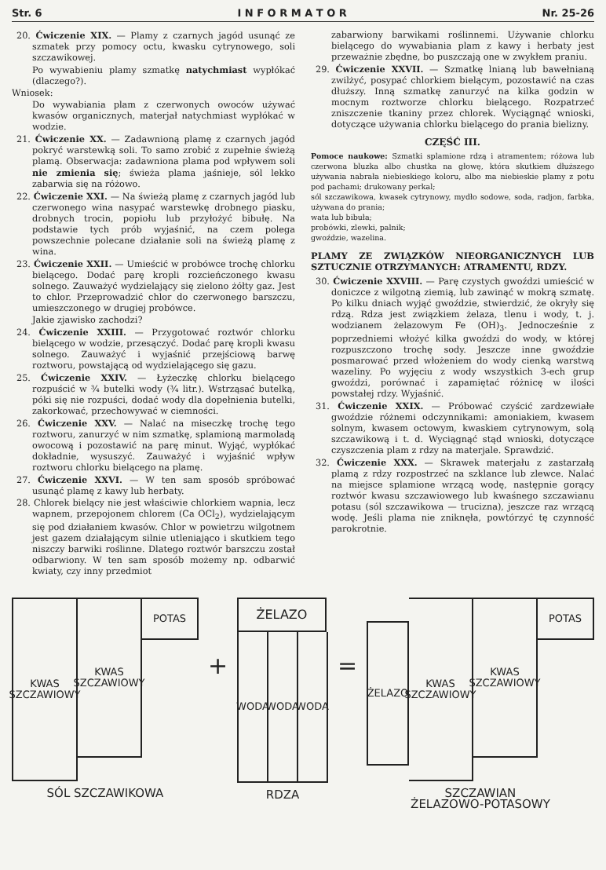Str. 6 I N F O R M A T O R Nr. 25-26
20. Ćwiczenie XIX. — Plamy z czarnych jagód usunąć ze szmatek przy pomocy octu, kwasku cytrynowego, soli szczawikowej.
Po wywabieniu plamy szmatkę natychmiast wypłókać (dlaczego?).
Wniosek:
Do wywabiania plam z czerwonych owoców używać kwasów organicznych, materjał natychmiast wypłókać w wodzie.
21. Ćwiczenie XX. — Zadawnioną plamę z czarnych jagód pokryć warstewką soli. To samo zrobić z zupełnie świeżą plamą. Obserwacja: zadawniona plama pod wpływem soli nie zmienia się; świeża plama jaśnieje, sól lekko zabarwia się na różowo.
22. Ćwiczenie XXI. — Na świeżą plamę z czarnych jagód lub czerwonego wina nasypać warstewkę drobnego piasku, drobnych trocin, popiołu lub przyłożyć bibułę. Na podstawie tych prób wyjaśnić, na czem polega powszechnie polecane działanie soli na świeżą plamę z wina.
23. Ćwiczenie XXII. — Umieścić w probówce trochę chlorku bielącego. Dodać parę kropli rozcieńczonego kwasu solnego. Zauważyć wydzielający się zielono żółty gaz. Jest to chlor. Przeprowadzić chlor do czerwonego barszczu, umieszczonego w drugiej probówce.
Jakie zjawisko zachodzi?
24. Ćwiczenie XXIII. — Przygotować roztwór chlorku bielącego w wodzie, przesączyć. Dodać parę kropli kwasu solnego. Zauważyć i wyjaśnić przejściową barwę roztworu, powstającą od wydzielającego się gazu.
25. Ćwiczenie XXIV. — Łyżeczkę chlorku bielącego rozpuścić w ¾ butelki wody (¾ litr.). Wstrząsać butelką, póki się nie rozpuści, dodać wody dla dopełnienia butelki, zakorkować, przechowywać w ciemności.
26. Ćwiczenie XXV. — Nalać na miseczkę trochę tego roztworu, zanurzyć w nim szmatkę, splamioną marmoladą owocową i pozostawić na parę minut. Wyjąć, wypłókać dokładnie, wysuszyć. Zauważyć i wyjaśnić wpływ roztworu chlorku bielącego na plamę.
27. Ćwiczenie XXVI. — W ten sam sposób spróbować usunąć plamę z kawy lub herbaty.
28. Chlorek bielący nie jest właściwie chlorkiem wapnia, lecz wapnem, przepojonem chlorem (Ca OCl<sub>2</sub>), wydzielającym się pod działaniem kwasów. Chlor w powietrzu wilgotnem jest gazem działającym silnie utleniająco i skutkiem tego niszczy barwiki roślinne. Dlatego roztwór barszczu został odbarwiony. W ten sam sposób możemy np. odbarwić kwiaty, czy inny przedmiot
zabarwiony barwikami roślinnemi. Używanie chlorku bielącego do wywabiania plam z kawy i herbaty jest przeważnie zbędne, bo puszczają one w zwykłem praniu.
29. Ćwiczenie XXVII. — Szmatkę lnianą lub bawełnianą zwilżyć, posypać chlorkiem bielącym, pozostawić na czas dłuższy. Inną szmatkę zanurzyć na kilka godzin w mocnym roztworze chlorku bielącego. Rozpatrzeć zniszczenie tkaniny przez chlorek. Wyciągnąć wnioski, dotyczące używania chlorku bielącego do prania bielizny.
CZĘŚĆ III.
Pomoce naukowe: Szmatki splamione rdzą i atramentem; różowa lub czerwona bluzka albo chustka na głowę, która skutkiem dłuższego używania nabrała niebieskiego koloru, albo ma niebieskie plamy z potu pod pachami; drukowany perkal;
sól szczawikowa, kwasek cytrynowy, mydło sodowe, soda, radjon, farbka, używana do prania;
wata lub bibuła;
probówki, zlewki, palnik;
gwoździe, wazelina.
PLAMY ZE ZWIĄZKÓW NIEORGANICZNYCH LUB SZTUCZNIE OTRZYMANYCH: ATRAMENTU, RDZY.
30. Ćwiczenie XXVIII. — Parę czystych gwoździ umieścić w doniczce z wilgotną ziemią, lub zawinąć w mokrą szmatę. Po kilku dniach wyjąć gwoździe, stwierdzić, że okryły się rdzą. Rdza jest związkiem żelaza, tlenu i wody, t. j. wodzianem żelazowym Fe (OH)<sub>3</sub>. Jednocześnie z poprzedniemi włożyć kilka gwoździ do wody, w której rozpuszczono trochę sody. Jeszcze inne gwoździe posmarować przed włożeniem do wody cienką warstwą wazeliny. Po wyjęciu z wody wszystkich 3-ech grup gwoździ, porównać i zapamiętać różnicę w ilości powstałej rdzy. Wyjaśnić.
31. Ćwiczenie XXIX. — Próbować czyścić zardzewiałe gwoździe różnemi odczynnikami: amoniakiem, kwasem solnym, kwasem octowym, kwaskiem cytrynowym, solą szczawikową i t. d. Wyciągnąć stąd wnioski, dotyczące czyszczenia plam z rdzy na materjale. Sprawdzić.
32. Ćwiczenie XXX. — Skrawek materjału z zastarzałą plamą z rdzy rozpostrzeć na szklance lub zlewce. Nalać na miejsce splamione wrzącą wodę, następnie gorący roztwór kwasu szczawiowego lub kwaśnego szczawianu potasu (sól szczawikowa — trucizna), jeszcze raz wrzącą wodę. Jeśli plama nie zniknęła, powtórzyć tę czynność parokrotnie.
KWAS SZCZAWIOWY
KWAS SZCZAWIOWY
POTAS
SÓL SZCZAWIKOWA
+
ŻELAZO
WODA WODA WODA
RDZA
=
ŻELAZO
KWAS SZCZAWIOWY
KWAS SZCZAWIOWY
POTAS
SZCZAWIAN
ŻELAZOWO-POTASOWY